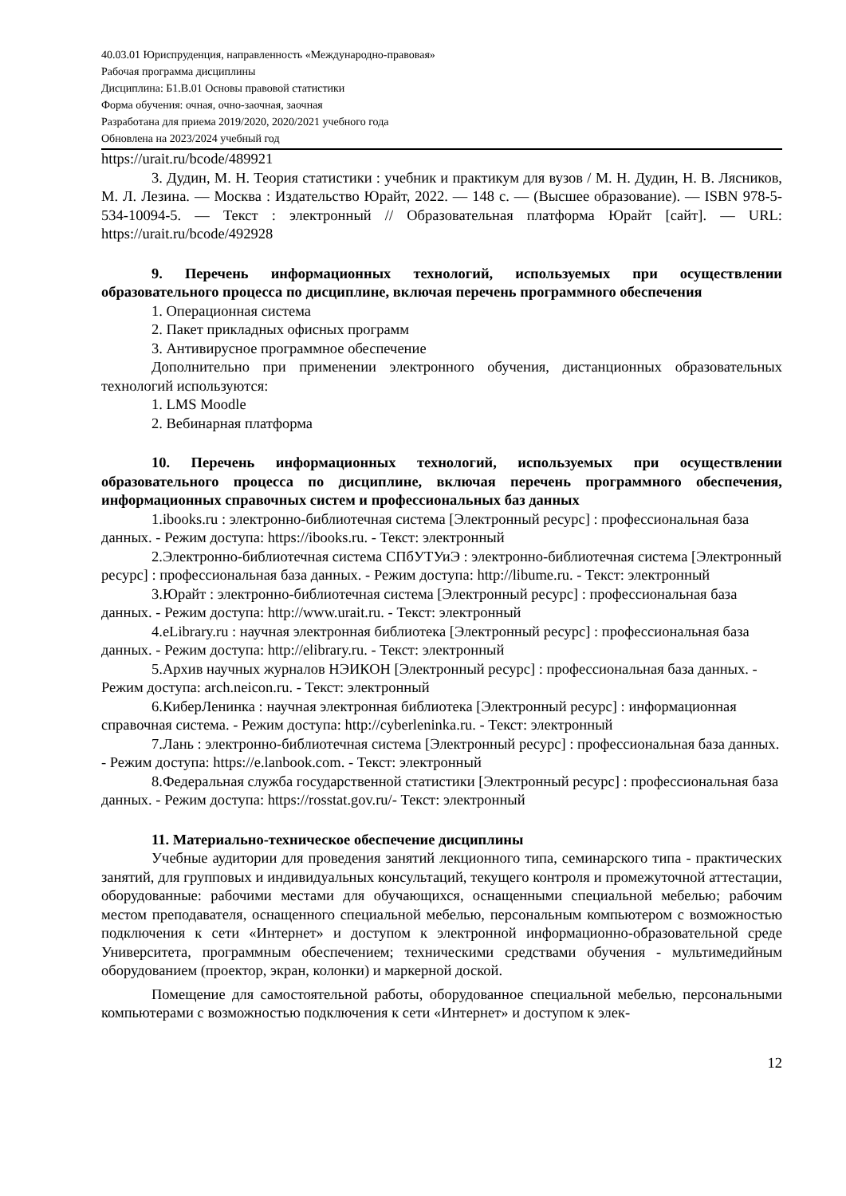40.03.01 Юриспруденция, направленность «Международно-правовая»
Рабочая программа дисциплины
Дисциплина: Б1.В.01 Основы правовой статистики
Форма обучения: очная, очно-заочная, заочная
Разработана для приема 2019/2020, 2020/2021 учебного года
Обновлена на 2023/2024 учебный год
https://urait.ru/bcode/489921
3. Дудин, М. Н. Теория статистики : учебник и практикум для вузов / М. Н. Дудин, Н. В. Лясников, М. Л. Лезина. — Москва : Издательство Юрайт, 2022. — 148 с. — (Высшее образование). — ISBN 978-5-534-10094-5. — Текст : электронный // Образовательная платформа Юрайт [сайт]. — URL: https://urait.ru/bcode/492928
9. Перечень информационных технологий, используемых при осуществлении образовательного процесса по дисциплине, включая перечень программного обеспечения
1. Операционная система
2. Пакет прикладных офисных программ
3. Антивирусное программное обеспечение
Дополнительно при применении электронного обучения, дистанционных образовательных технологий используются:
1. LMS Moodle
2. Вебинарная платформа
10. Перечень информационных технологий, используемых при осуществлении образовательного процесса по дисциплине, включая перечень программного обеспечения, информационных справочных систем и профессиональных баз данных
1.ibooks.ru : электронно-библиотечная система [Электронный ресурс] : профессиональная база данных. - Режим доступа: https://ibooks.ru. - Текст: электронный
2.Электронно-библиотечная система СПбУТУиЭ : электронно-библиотечная система [Электронный ресурс] : профессиональная база данных. - Режим доступа: http://libume.ru. - Текст: электронный
3.Юрайт : электронно-библиотечная система [Электронный ресурс] : профессиональная база данных. - Режим доступа: http://www.urait.ru. - Текст: электронный
4.eLibrary.ru : научная электронная библиотека [Электронный ресурс] : профессиональная база данных. - Режим доступа: http://elibrary.ru. - Текст: электронный
5.Архив научных журналов НЭИКОН [Электронный ресурс] : профессиональная база данных. - Режим доступа: arch.neicon.ru. - Текст: электронный
6.КиберЛенинка : научная электронная библиотека [Электронный ресурс] : информационная справочная система. - Режим доступа: http://cyberleninka.ru. - Текст: электронный
7.Лань : электронно-библиотечная система [Электронный ресурс] : профессиональная база данных. - Режим доступа: https://e.lanbook.com. - Текст: электронный
8.Федеральная служба государственной статистики [Электронный ресурс] : профессиональная база данных. - Режим доступа: https://rosstat.gov.ru/- Текст: электронный
11. Материально-техническое обеспечение дисциплины
Учебные аудитории для проведения занятий лекционного типа, семинарского типа - практических занятий, для групповых и индивидуальных консультаций, текущего контроля и промежуточной аттестации, оборудованные: рабочими местами для обучающихся, оснащенными специальной мебелью; рабочим местом преподавателя, оснащенного специальной мебелью, персональным компьютером с возможностью подключения к сети «Интернет» и доступом к электронной информационно-образовательной среде Университета, программным обеспечением; техническими средствами обучения - мультимедийным оборудованием (проектор, экран, колонки) и маркерной доской.
Помещение для самостоятельной работы, оборудованное специальной мебелью, персональными компьютерами с возможностью подключения к сети «Интернет» и доступом к элек-
12